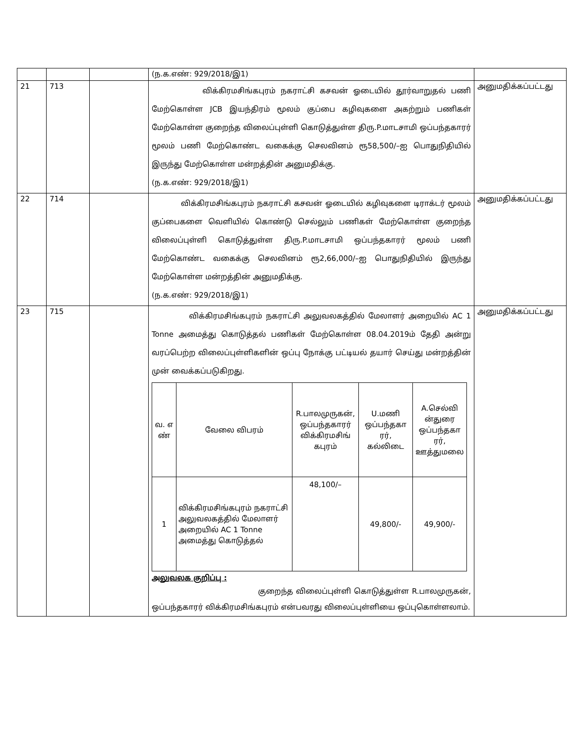| | | | (ந.க.எண்: 929/2018/இ1) | |
| 21 | 713 | | விக்கிரமசிங்கபுரம் நகராட்சி கசவன் ஓடையில் தூர்வாறுதல் பணி மேற்கொள்ள JCB இயந்திரம் மூலம் குப்பை கழிவுகளை அகற்றும் பணிகள் மேற்கொள்ள குறைந்த விலைப்புள்ளி கொடுத்துள்ள திரு.P.மாடசாமி ஒப்பந்தகாரர் மூலம் பணி மேற்கொண்ட வகைக்கு செலவினம் ரூ58,500/–ஐ பொதுநிதியில் இருந்து மேற்கொள்ள மன்றத்தின் அனுமதிக்கு. (ந.க.எண்: 929/2018/இ1) | அனுமதிக்கப்பட்டது |
| 22 | 714 | | விக்கிரமசிங்கபுரம் நகராட்சி கசவன் ஓடையில் கழிவுகளை டிராக்டர் மூலம் குப்பைகளை வெளியில் கொண்டு செல்லும் பணிகள் மேற்கொள்ள குறைந்த விலைப்புள்ளி கொடுத்துள்ள திரு.P.மாடசாமி ஒப்பந்தகாரர் மூலம் பணி மேற்கொண்ட வகைக்கு செலவினம் ரூ2,66,000/–ஐ பொதுநிதியில் இருந்து மேற்கொள்ள மன்றத்தின் அனுமதிக்கு. (ந.க.எண்: 929/2018/இ1) | அனுமதிக்கப்பட்டது |
| 23 | 715 | | விக்கிரமசிங்கபுரம் நகராட்சி அலுவலகத்தில் மேலாளர் அறையில் AC 1 Tonne அமைத்து கொடுத்தல் பணிகள் மேற்கொள்ள 08.04.2019ம் தேதி அன்று வரப்பெற்ற விலைப்புள்ளிகளின் ஒப்பு நோக்கு பட்டியல் தயார் செய்து மன்றத்தின் முன் வைக்கப்படுகிறது. / வ. எ ண் / வேலை விபரம் / R.பாலமுருகன், ஒப்பந்தகாரர் விக்கிரமசிங் கபுரம் / U.மணி ஒப்பந்தகா ரர், கல்லிடை / A.செல்வி ன்துரை ஒப்பந்தகா ரர், ஊத்துமலை / / --- / --- / --- / --- / --- / / 1 / விக்கிரமசிங்கபுரம் நகராட்சி அலுவலகத்தில் மேலாளர் அறையில் AC 1 Tonne அமைத்து கொடுத்தல் / 48,100/– / 49,800/- / 49,900/- / அலுவலக குறிப்பு : குறைந்த விலைப்புள்ளி கொடுத்துள்ள R.பாலமுருகன், ஒப்பந்தகாரர் விக்கிரமசிங்கபுரம் என்பவரது விலைப்புள்ளியை ஒப்புகொள்ளலாம். | அனுமதிக்கப்பட்டது |